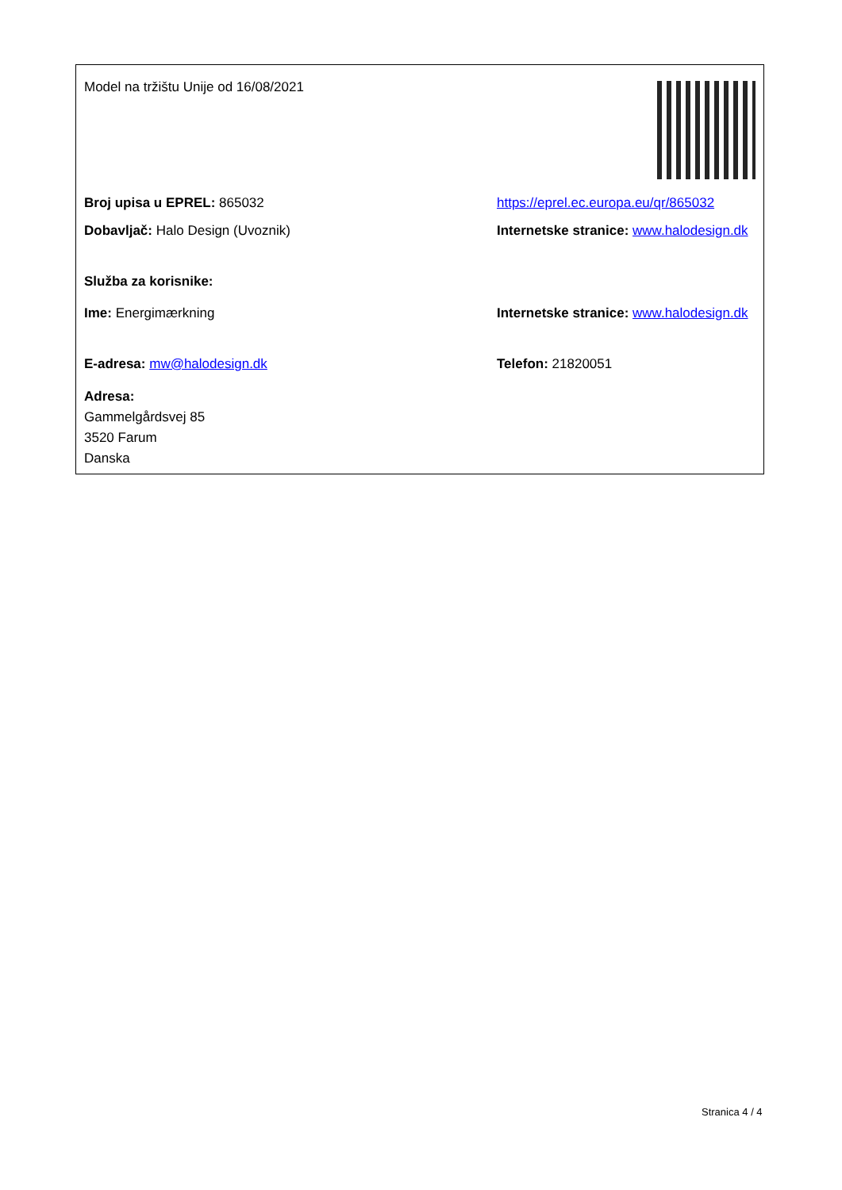Model na tržištu Unije od 16/08/2021
Broj upisa u EPREL: 865032
https://eprel.ec.europa.eu/qr/865032
Dobavljač: Halo Design (Uvoznik) Internetske stranice: www.halodesign.dk
Služba za korisnike:
Ime: Energimærkning Internetske stranice: www.halodesign.dk
E-adresa: mw@halodesign.dk Telefon: 21820051
Adresa:
Gammelgårdsvej 85
3520 Farum
Danska
Stranica 4 / 4